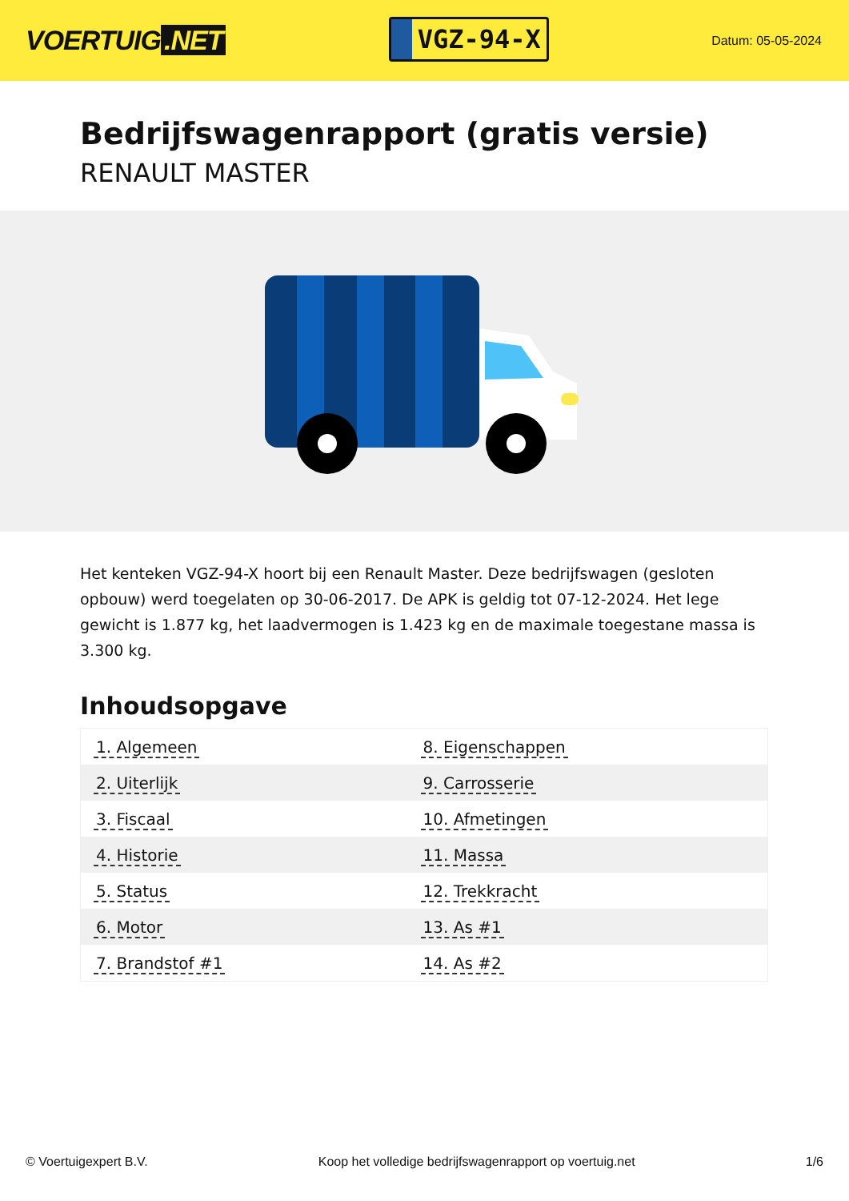VOERTUIG.NET
VGZ-94-X
Datum: 05-05-2024
Bedrijfswagenrapport (gratis versie)
RENAULT MASTER
Het kenteken VGZ-94-X hoort bij een Renault Master. Deze bedrijfswagen (gesloten opbouw) werd toegelaten op 30-06-2017. De APK is geldig tot 07-12-2024. Het lege gewicht is 1.877 kg, het laadvermogen is 1.423 kg en de maximale toegestane massa is 3.300 kg.
Inhoudsopgave
| 1. Algemeen | 8. Eigenschappen |
| 2. Uiterlijk | 9. Carrosserie |
| 3. Fiscaal | 10. Afmetingen |
| 4. Historie | 11. Massa |
| 5. Status | 12. Trekkracht |
| 6. Motor | 13. As #1 |
| 7. Brandstof #1 | 14. As #2 |
© Voertuigexpert B.V. Koop het volledige bedrijfswagenrapport op voertuig.net 1/6